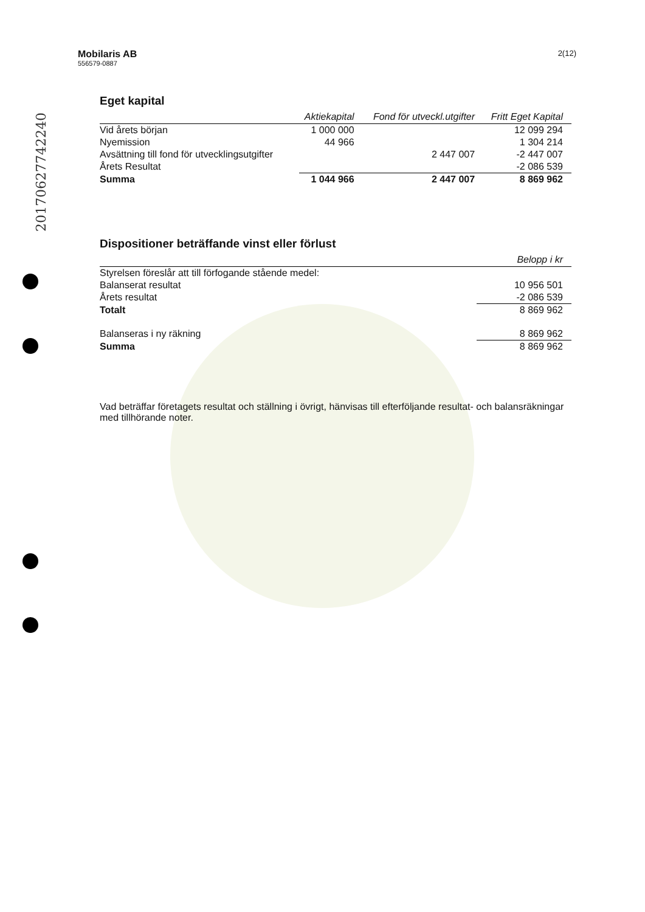20170627742240
Mobilaris AB
556579-0887
2(12)
Eget kapital
| | Aktiekapital | Fond för utveckl.utgifter | Fritt Eget Kapital |
| --- | --- | --- | --- |
| Vid årets början | 1 000 000 | | 12 099 294 |
| Nyemission | 44 966 | | 1 304 214 |
| Avsättning till fond för utvecklingsutgifter | | 2 447 007 | -2 447 007 |
| Årets Resultat | | | -2 086 539 |
| Summa | 1 044 966 | 2 447 007 | 8 869 962 |
Dispositioner beträffande vinst eller förlust
| | Belopp i kr |
| --- | --- |
| Styrelsen föreslår att till förfogande stående medel: | |
| Balanserat resultat | 10 956 501 |
| Årets resultat | -2 086 539 |
| Totalt | 8 869 962 |
| Balanseras i ny räkning | 8 869 962 |
| Summa | 8 869 962 |
Vad beträffar företagets resultat och ställning i övrigt, hänvisas till efterföljande resultat- och balansräkningar med tillhörande noter.